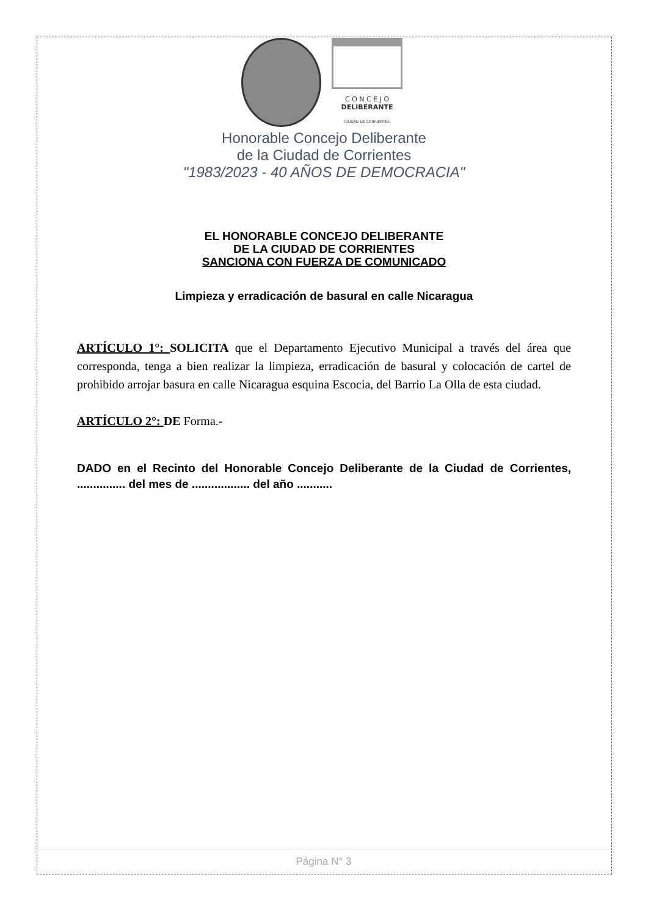C O N C E J O
DELIBERANTE
CIUDAD DE CORRIENTES
Honorable Concejo Deliberante
de la Ciudad de Corrientes
"1983/2023 - 40 AÑOS DE DEMOCRACIA"
EL HONORABLE CONCEJO DELIBERANTE
DE LA CIUDAD DE CORRIENTES
SANCIONA CON FUERZA DE COMUNICADO
Limpieza y erradicación de basural en calle Nicaragua
ARTÍCULO 1°: SOLICITA que el Departamento Ejecutivo Municipal a través del área que corresponda, tenga a bien realizar la limpieza, erradicación de basural y colocación de cartel de prohibido arrojar basura en calle Nicaragua esquina Escocia, del Barrio La Olla de esta ciudad.
ARTÍCULO 2°: DE Forma.-
DADO en el Recinto del Honorable Concejo Deliberante de la Ciudad de Corrientes, ............... del mes de .................. del año ...........
Página N° 3